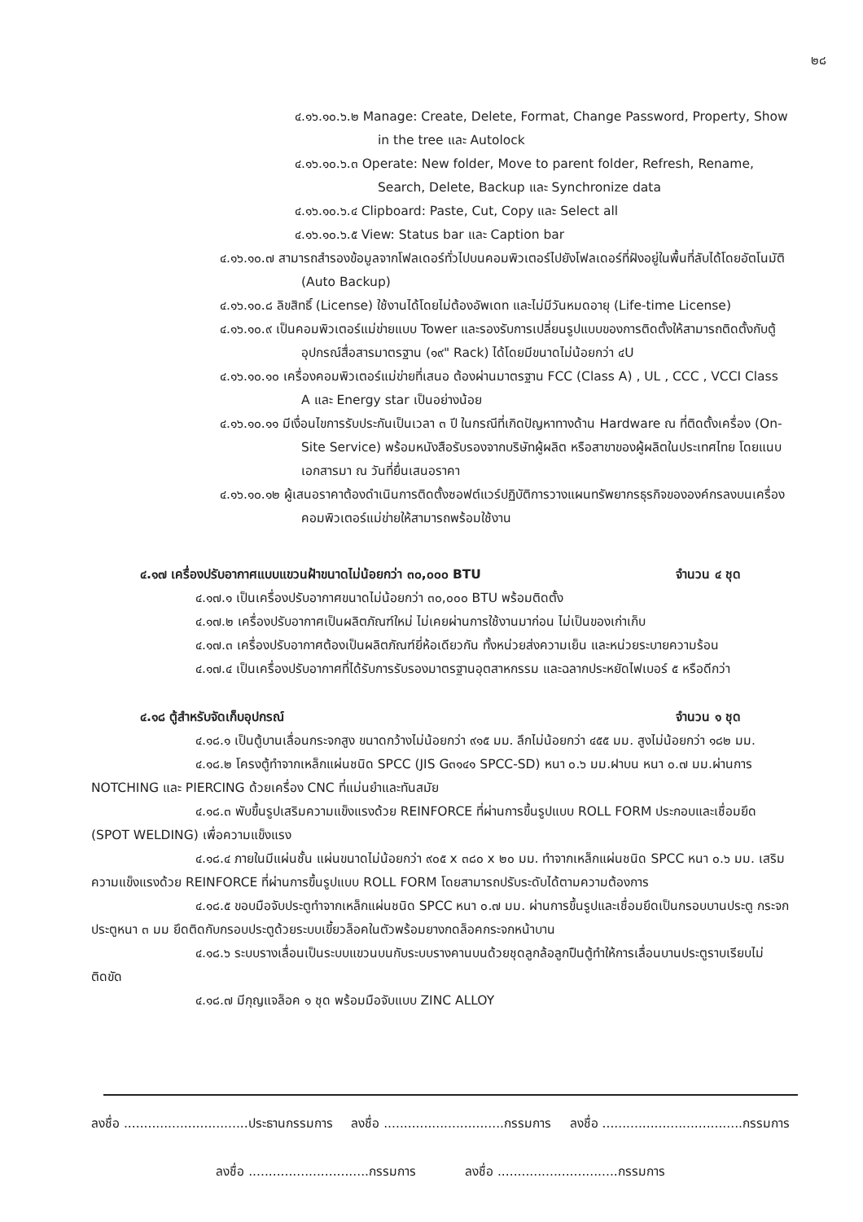๒๘
๔.๑๖.๑๐.๖.๒ Manage: Create, Delete, Format, Change Password, Property, Show in the tree และ Autolock
๔.๑๖.๑๐.๖.๓ Operate: New folder, Move to parent folder, Refresh, Rename, Search, Delete, Backup และ Synchronize data
๔.๑๖.๑๐.๖.๔ Clipboard: Paste, Cut, Copy และ Select all
๔.๑๖.๑๐.๖.๕ View: Status bar และ Caption bar
๔.๑๖.๑๐.๗ สามารถสำรองข้อมูลจากโฟลเดอร์ทั่วไปบนคอมพิวเตอร์ไปยังโฟลเดอร์ที่ฝังอยู่ในพื้นที่ลับได้โดยอัตโนมัติ (Auto Backup)
๔.๑๖.๑๐.๘ ลิขสิทธิ์ (License) ใช้งานได้โดยไม่ต้องอัพเดท และไม่มีวันหมดอายุ (Life-time License)
๔.๑๖.๑๐.๙ เป็นคอมพิวเตอร์แม่ข่ายแบบ Tower และรองรับการเปลี่ยนรูปแบบของการติดตั้งให้สามารถติดตั้งกับตู้อุปกรณ์สื่อสารมาตรฐาน (๑๙" Rack) ได้โดยมีขนาดไม่น้อยกว่า ๔U
๔.๑๖.๑๐.๑๐ เครื่องคอมพิวเตอร์แม่ข่ายที่เสนอ ต้องผ่านมาตรฐาน FCC (Class A) , UL , CCC , VCCI Class A และ Energy star เป็นอย่างน้อย
๔.๑๖.๑๐.๑๑ มีเงื่อนไขการรับประกันเป็นเวลา ๓ ปี ในกรณีที่เกิดปัญหาทางด้าน Hardware ณ ที่ติดตั้งเครื่อง (On-Site Service) พร้อมหนังสือรับรองจากบริษัทผู้ผลิต หรือสาขาของผู้ผลิตในประเทศไทย โดยแนบเอกสารมา ณ วันที่ยื่นเสนอราคา
๔.๑๖.๑๐.๑๒ ผู้เสนอราคาต้องดำเนินการติดตั้งซอฟต์แวร์ปฏิบัติการวางแผนทรัพยากรธุรกิจขององค์กรลงบนเครื่องคอมพิวเตอร์แม่ข่ายให้สามารถพร้อมใช้งาน
๔.๑๗ เครื่องปรับอากาศแบบแขวนฝ้าขนาดไม่น้อยกว่า ๓๐,๐๐๐ BTU จำนวน ๔ ชุด
๔.๑๗.๑ เป็นเครื่องปรับอากาศขนาดไม่น้อยกว่า ๓๐,๐๐๐ BTU พร้อมติดตั้ง
๔.๑๗.๒ เครื่องปรับอากาศเป็นผลิตภัณฑ์ใหม่ ไม่เคยผ่านการใช้งานมาก่อน ไม่เป็นของเก่าเก็บ
๔.๑๗.๓ เครื่องปรับอากาศต้องเป็นผลิตภัณฑ์ยี่ห้อเดียวกัน ทั้งหน่วยส่งความเย็น และหน่วยระบายความร้อน
๔.๑๗.๔ เป็นเครื่องปรับอากาศที่ได้รับการรับรองมาตรฐานอุตสาหกรรม และฉลากประหยัดไฟเบอร์ ๕ หรือดีกว่า
๔.๑๘ ตู้สำหรับจัดเก็บอุปกรณ์ จำนวน ๑ ชุด
๔.๑๘.๑ เป็นตู้บานเลื่อนกระจกสูง ขนาดกว้างไม่น้อยกว่า ๙๑๕ มม. ลึกไม่น้อยกว่า ๔๕๕ มม. สูงไม่น้อยกว่า ๑๘๒ มม.
๔.๑๘.๒ โครงตู้ทำจากเหล็กแผ่นชนิด SPCC (JIS G๓๑๔๑ SPCC-SD) หนา ๐.๖ มม.ฝาบน หนา ๐.๗ มม.ผ่านการ NOTCHING และ PIERCING ด้วยเครื่อง CNC ที่แม่นยำและทันสมัย
๔.๑๘.๓ พับขึ้นรูปเสริมความแข็งแรงด้วย REINFORCE ที่ผ่านการขึ้นรูปแบบ ROLL FORM ประกอบและเชื่อมยึด (SPOT WELDING) เพื่อความแข็งแรง
๔.๑๘.๔ ภายในมีแผ่นชั้น แผ่นขนาดไม่น้อยกว่า ๙๐๕ x ๓๘๐ x ๒๐ มม. ทำจากเหล็กแผ่นชนิด SPCC หนา ๐.๖ มม. เสริมความแข็งแรงด้วย REINFORCE ที่ผ่านการขึ้นรูปแบบ ROLL FORM โดยสามารถปรับระดับได้ตามความต้องการ
๔.๑๘.๕ ขอบมือจับประตูทำจากเหล็กแผ่นชนิด SPCC หนา ๐.๗ มม. ผ่านการขึ้นรูปและเชื่อมยึดเป็นกรอบบานประตู กระจกประตูหนา ๓ มม ยึดติดกับกรอบประตูด้วยระบบเขี้ยวล็อคในตัวพร้อมยางกดล็อคกระจกหน้าบาน
๔.๑๘.๖ ระบบรางเลื่อนเป็นระบบแขวนบนกับระบบรางคานบนด้วยชุดลูกล้อลูกปืนตู้ทำให้การเลื่อนบานประตูราบเรียบไม่ติดขัด
๔.๑๘.๗ มีกุญแจล็อค ๑ ชุด พร้อมมือจับแบบ ZINC ALLOY
ลงชื่อ ...............................ประธานกรรมการ ลงชื่อ ..............................กรรมการ ลงชื่อ ...................................กรรมการ
ลงชื่อ ..............................กรรมการ ลงชื่อ ..............................กรรมการ